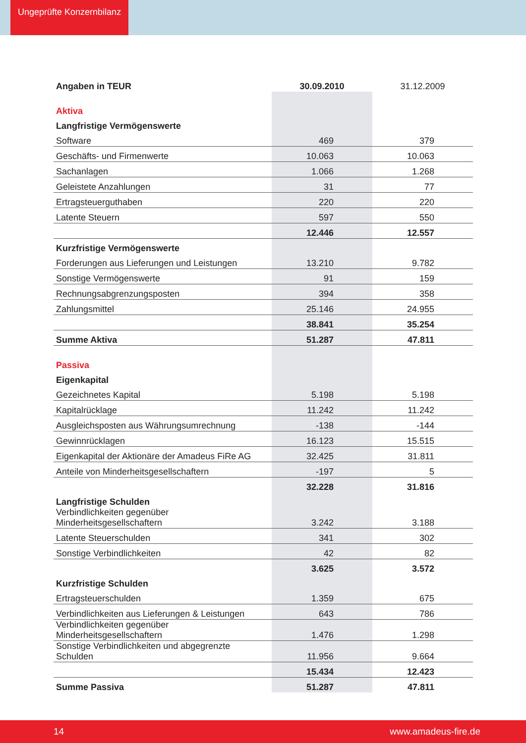Ungeprüfte Konzernbilanz
| Angaben in TEUR | 30.09.2010 | 31.12.2009 |
| --- | --- | --- |
| Aktiva | | |
| Langfristige Vermögenswerte | | |
| Software | 469 | 379 |
| Geschäfts- und Firmenwerte | 10.063 | 10.063 |
| Sachanlagen | 1.066 | 1.268 |
| Geleistete Anzahlungen | 31 | 77 |
| Ertragsteuerguthaben | 220 | 220 |
| Latente Steuern | 597 | 550 |
| | 12.446 | 12.557 |
| Kurzfristige Vermögenswerte | | |
| Forderungen aus Lieferungen und Leistungen | 13.210 | 9.782 |
| Sonstige Vermögenswerte | 91 | 159 |
| Rechnungsabgrenzungsposten | 394 | 358 |
| Zahlungsmittel | 25.146 | 24.955 |
| | 38.841 | 35.254 |
| Summe Aktiva | 51.287 | 47.811 |
| Passiva | | |
| Eigenkapital | | |
| Gezeichnetes Kapital | 5.198 | 5.198 |
| Kapitalrücklage | 11.242 | 11.242 |
| Ausgleichsposten aus Währungsumrechnung | -138 | -144 |
| Gewinnrücklagen | 16.123 | 15.515 |
| Eigenkapital der Aktionäre der Amadeus FiRe AG | 32.425 | 31.811 |
| Anteile von Minderheitsgesellschaftern | -197 | 5 |
| | 32.228 | 31.816 |
| Langfristige Schulden | | |
| Verbindlichkeiten gegenüber Minderheitsgesellschaftern | 3.242 | 3.188 |
| Latente Steuerschulden | 341 | 302 |
| Sonstige Verbindlichkeiten | 42 | 82 |
| | 3.625 | 3.572 |
| Kurzfristige Schulden | | |
| Ertragsteuerschulden | 1.359 | 675 |
| Verbindlichkeiten aus Lieferungen & Leistungen | 643 | 786 |
| Verbindlichkeiten gegenüber Minderheitsgesellschaftern | 1.476 | 1.298 |
| Sonstige Verbindlichkeiten und abgegrenzte Schulden | 11.956 | 9.664 |
| | 15.434 | 12.423 |
| Summe Passiva | 51.287 | 47.811 |
14 www.amadeus-fire.de